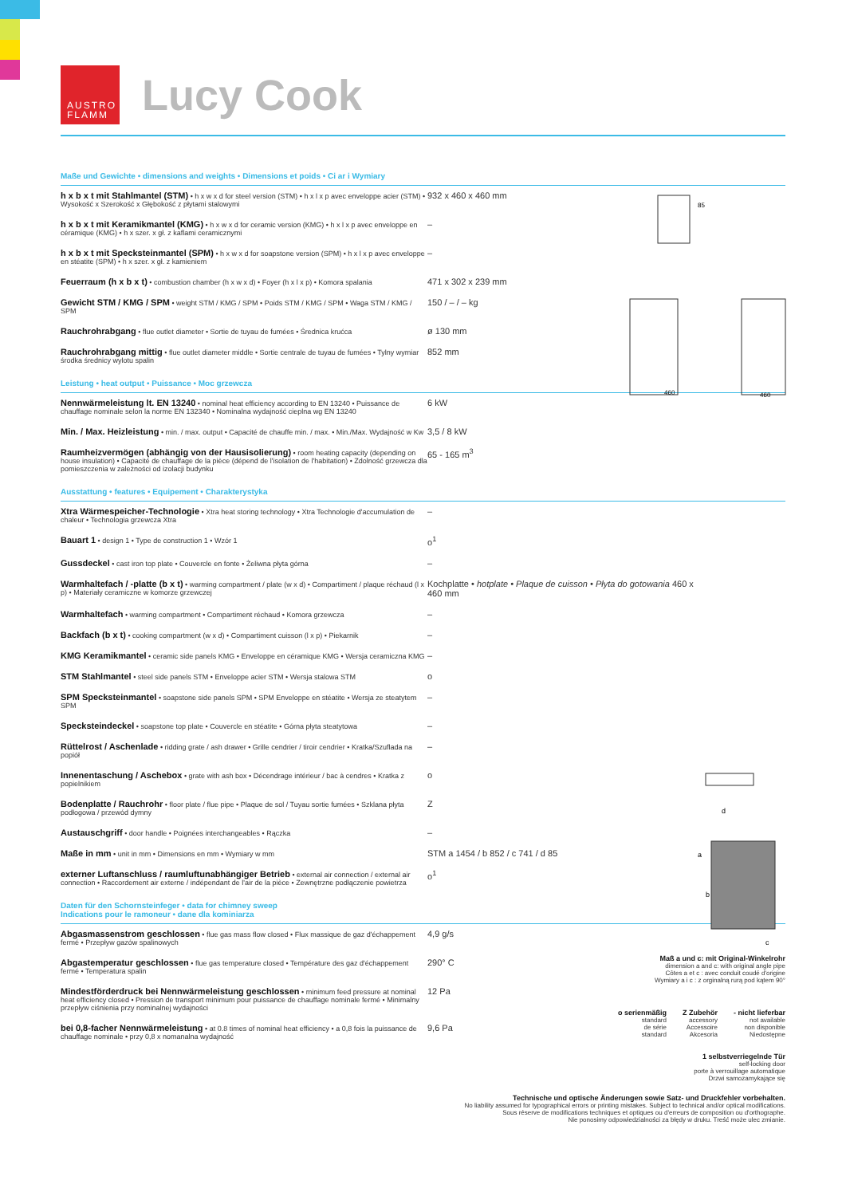AUSTRO
FLAMM
Lucy Cook
Maße und Gewichte • dimensions and weights • Dimensions et poids • Ci ar i Wymiary
| h x b x t mit Stahlmantel (STM) • h x w x d for steel version (STM) • h x l x p avec enveloppe acier (STM) • Wysokość x Szerokość x Głębokość z płytami stalowymi | 932 x 460 x 460 mm |
| h x b x t mit Keramikmantel (KMG) • h x w x d for ceramic version (KMG) • h x l x p avec enveloppe en céramique (KMG) • h x szer. x gł. z kaflami ceramicznymi | – |
| h x b x t mit Specksteinmantel (SPM) • h x w x d for soapstone version (SPM) • h x l x p avec enveloppe en stéatite (SPM) • h x szer. x gł. z kamieniem | – |
| Feuerraum (h x b x t) • combustion chamber (h x w x d) • Foyer (h x l x p) • Komora spalania | 471 x 302 x 239 mm |
| Gewicht STM / KMG / SPM • weight STM / KMG / SPM • Poids STM / KMG / SPM • Waga STM / KMG / SPM | 150 / – / – kg |
| Rauchrohrabgang • flue outlet diameter • Sortie de tuyau de fumées • Średnica krućca | ø 130 mm |
| Rauchrohrabgang mittig • flue outlet diameter middle • Sortie centrale de tuyau de fumées • Tylny wymiar środka średnicy wylotu spalin | 852 mm |
Leistung • heat output • Puissance • Moc grzewcza
| Nennwärmeleistung lt. EN 13240 • nominal heat efficiency according to EN 13240 • Puissance de chauffage nominale selon la norme EN 132340 • Nominalna wydajność cieplna wg EN 13240 | 6 kW |
| Min. / Max. Heizleistung • min. / max. output • Capacité de chauffe min. / max. • Min./Max. Wydajność w Kw | 3,5 / 8 kW |
| Raumheizvermögen (abhängig von der Hausisolierung) • room heating capacity (depending on house insulation) • Capacité de chauffage de la pièce (dépend de l'isolation de l'habitation) • Zdolność grzewcza dla pomieszczenia w zależności od izolacji budynku | 65 - 165 m<sup>3</sup> |
Ausstattung • features • Equipement • Charakterystyka
| Xtra Wärmespeicher-Technologie • Xtra heat storing technology • Xtra Technologie d'accumulation de chaleur • Technologia grzewcza Xtra | – |
| Bauart 1 • design 1 • Type de construction 1 • Wzór 1 | o<sup>1</sup> |
| Gussdeckel • cast iron top plate • Couvercle en fonte • Żeliwna płyta górna | – |
| Warmhaltefach / -platte (b x t) • warming compartment / plate (w x d) • Compartiment / plaque réchaud (l x p) • Materiały ceramiczne w komorze grzewczej | Kochplatte • hotplate • Plaque de cuisson • Płyta do gotowania 460 x 460 mm |
| Warmhaltefach • warming compartment • Compartiment réchaud • Komora grzewcza | – |
| Backfach (b x t) • cooking compartment (w x d) • Compartiment cuisson (l x p) • Piekarnik | – |
| KMG Keramikmantel • ceramic side panels KMG • Enveloppe en céramique KMG • Wersja ceramiczna KMG | – |
| STM Stahlmantel • steel side panels STM • Enveloppe acier STM • Wersja stalowa STM | o |
| SPM Specksteinmantel • soapstone side panels SPM • SPM Enveloppe en stéatite • Wersja ze steatytem SPM | – |
| Specksteindeckel • soapstone top plate • Couvercle en stéatite • Górna płyta steatytowa | – |
| Rüttelrost / Aschenlade • ridding grate / ash drawer • Grille cendrier / tiroir cendrier • Kratka/Szuflada na popiół | – |
| Innenentaschung / Aschebox • grate with ash box • Décendrage intérieur / bac à cendres • Kratka z popielnikiem | o |
| Bodenplatte / Rauchrohr • floor plate / flue pipe • Plaque de sol / Tuyau sortie fumées • Szklana płyta podłogowa / przewód dymny | Z |
| Austauschgriff • door handle • Poignées interchangeables • Rączka | – |
| Maße in mm • unit in mm • Dimensions en mm • Wymiary w mm | STM a 1454 / b 852 / c 741 / d 85 |
| externer Luftanschluss / raumluftunabhängiger Betrieb • external air connection / external air connection • Raccordement air externe / indépendant de l'air de la pièce • Zewnętrzne podłączenie powietrza | o<sup>1</sup> |
Daten für den Schornsteinfeger • data for chimney sweep
Indications pour le ramoneur • dane dla kominiarza
| Abgasmassenstrom geschlossen • flue gas mass flow closed • Flux massique de gaz d'échappement fermé • Przepływ gazów spalinowych | 4,9 g/s |
| Abgastemperatur geschlossen • flue gas temperature closed • Température des gaz d'échappement fermé • Temperatura spalin | 290° C |
| Mindestförderdruck bei Nennwärmeleistung geschlossen • minimum feed pressure at nominal heat efficiency closed • Pression de transport minimum pour puissance de chauffage nominale fermé • Minimalny przepływ ciśnienia przy nominalnej wydajności | 12 Pa |
| bei 0,8-facher Nennwärmeleistung • at 0.8 times of nominal heat efficiency • a 0,8 fois la puissance de chauffage nominale • przy 0,8 x nomanalna wydajność | 9,6 Pa |
460
460
85
a
b
d
c
Maß a und c: mit Original-Winkelrohr
dimension a and c: with original angle pipe
Côtes a et c : avec conduit coudé d'origine
Wymiary a i c : z orginalną rurą pod kątem 90°
o serienmäßig
standard
de série
standard
Z Zubehör
accessory
Accessoire
Akcesoria
- nicht lieferbar
not available
non disponible
Niedostępne
1 selbstverriegelnde Tür
self-locking door
porte à verrouillage automatique
Drzwi samozamykające się
Technische und optische Änderungen sowie Satz- und Druckfehler vorbehalten.
No liability assumed for typographical errors or printing mistakes. Subject to technical and/or optical modifications.
Sous réserve de modifications techniques et optiques ou d'erreurs de composition ou d'orthographe.
Nie ponosimy odpowiedzialności za błędy w druku. Treść może ulec zmianie.